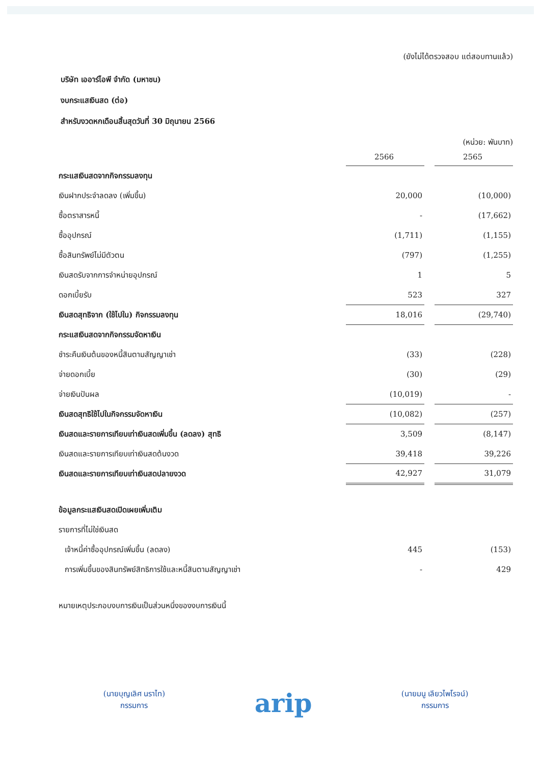(ยังไม่ได้ตรวจสอบ แต่สอบทานแล้ว)
บริษัท เออาร์ไอพี จำกัด (มหาชน)
งบกระแสเงินสด (ต่อ)
สำหรับงวดหกเดือนสิ้นสุดวันที่ 30 มิถุนายน 2566
(หน่วย: พันบาท)
| | 2566 | | 2565 |
| กระแสเงินสดจากกิจกรรมลงทุน | | | |
| เงินฝากประจำลดลง (เพิ่มขึ้น) | 20,000 | | (10,000) |
| ซื้อตราสารหนี้ | - | | (17,662) |
| ซื้ออุปกรณ์ | (1,711) | | (1,155) |
| ซื้อสินทรัพย์ไม่มีตัวตน | (797) | | (1,255) |
| เงินสดรับจากการจำหน่ายอุปกรณ์ | 1 | | 5 |
| ดอกเบี้ยรับ | 523 | | 327 |
| เงินสดสุทธิจาก (ใช้ไปใน) กิจกรรมลงทุน | 18,016 | | (29,740) |
| กระแสเงินสดจากกิจกรรมจัดหาเงิน | | | |
| ชำระคืนเงินต้นของหนี้สินตามสัญญาเช่า | (33) | | (228) |
| จ่ายดอกเบี้ย | (30) | | (29) |
| จ่ายเงินปันผล | (10,019) | | - |
| เงินสดสุทธิใช้ไปในกิจกรรมจัดหาเงิน | (10,082) | | (257) |
| เงินสดและรายการเทียบเท่าเงินสดเพิ่มขึ้น (ลดลง) สุทธิ | 3,509 | | (8,147) |
| เงินสดและรายการเทียบเท่าเงินสดต้นงวด | 39,418 | | 39,226 |
| เงินสดและรายการเทียบเท่าเงินสดปลายงวด | 42,927 | | 31,079 |
| ข้อมูลกระแสเงินสดเปิดเผยเพิ่มเติม | | | |
| รายการที่ไม่ใช่เงินสด | | | |
| เจ้าหนี้ค่าซื้ออุปกรณ์เพิ่มขึ้น (ลดลง) | 445 | | (153) |
| การเพิ่มขึ้นของสินทรัพย์สิทธิการใช้และหนี้สินตามสัญญาเช่า | - | | 429 |
หมายเหตุประกอบงบการเงินเป็นส่วนหนึ่งของงบการเงินนี้
(นายบุญเลิศ นราไท)
กรรมการ
arip
(นายมนู เลียวไพโรจน์)
กรรมการ